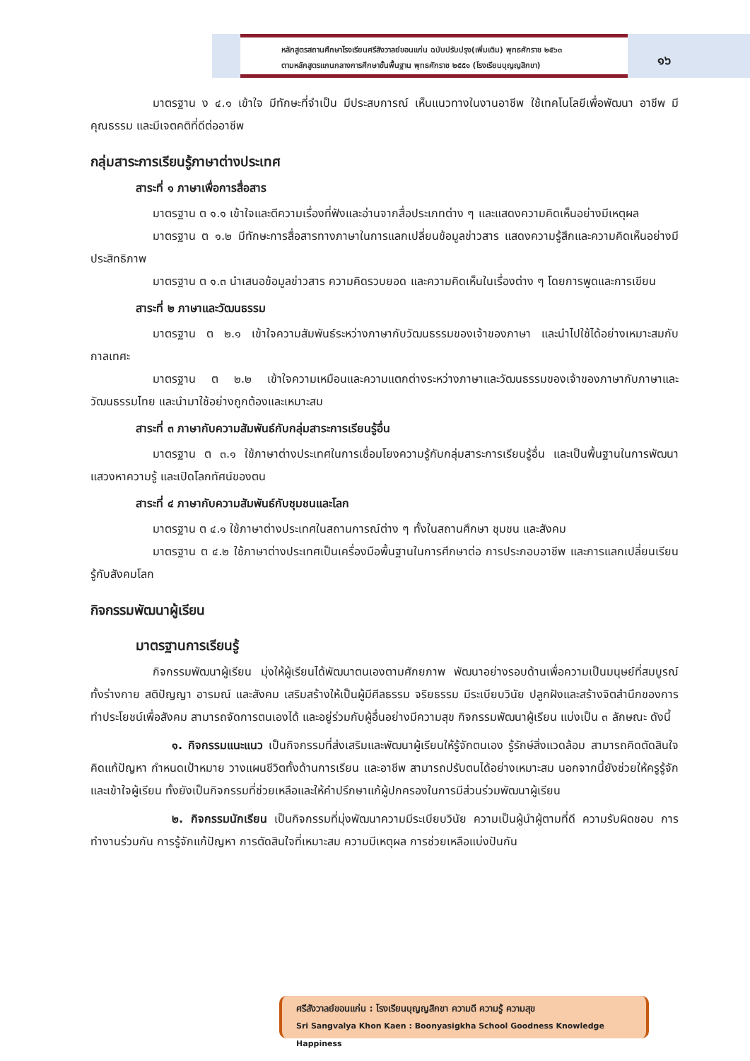หลักสูตรสถานศึกษาโรงเรียนศรีสังวาลย์ขอนแก่น ฉบับปรับปรุง(เพิ่มเติม) พุทธศักราช ๒๕๖๓
ตามหลักสูตรแกนกลางการศึกษาขั้นพื้นฐาน พุทธศักราช ๒๕๕๑ (โรงเรียนบุญญสิกขา)
๑๖
มาตรฐาน ง ๔.๑ เข้าใจ มีทักษะที่จำเป็น มีประสบการณ์ เห็นแนวทางในงานอาชีพ ใช้เทคโนโลยีเพื่อพัฒนา อาชีพ มีคุณธรรม และมีเจตคติที่ดีต่ออาชีพ
กลุ่มสาระการเรียนรู้ภาษาต่างประเทศ
สาระที่ ๑ ภาษาเพื่อการสื่อสาร
มาตรฐาน ต ๑.๑ เข้าใจและตีความเรื่องที่ฟังและอ่านจากสื่อประเภทต่าง ๆ และแสดงความคิดเห็นอย่างมีเหตุผล
มาตรฐาน ต ๑.๒ มีทักษะการสื่อสารทางภาษาในการแลกเปลี่ยนข้อมูลข่าวสาร แสดงความรู้สึกและความคิดเห็นอย่างมีประสิทธิภาพ
มาตรฐาน ต ๑.๓ นำเสนอข้อมูลข่าวสาร ความคิดรวบยอด และความคิดเห็นในเรื่องต่าง ๆ โดยการพูดและการเขียน
สาระที่ ๒ ภาษาและวัฒนธรรม
มาตรฐาน ต ๒.๑ เข้าใจความสัมพันธ์ระหว่างภาษากับวัฒนธรรมของเจ้าของภาษา และนำไปใช้ได้อย่างเหมาะสมกับกาลเทศะ
มาตรฐาน ต ๒.๒ เข้าใจความเหมือนและความแตกต่างระหว่างภาษาและวัฒนธรรมของเจ้าของภาษากับภาษาและวัฒนธรรมไทย และนำมาใช้อย่างถูกต้องและเหมาะสม
สาระที่ ๓ ภาษากับความสัมพันธ์กับกลุ่มสาระการเรียนรู้อื่น
มาตรฐาน ต ๓.๑ ใช้ภาษาต่างประเทศในการเชื่อมโยงความรู้กับกลุ่มสาระการเรียนรู้อื่น และเป็นพื้นฐานในการพัฒนา แสวงหาความรู้ และเปิดโลกทัศน์ของตน
สาระที่ ๔ ภาษากับความสัมพันธ์กับชุมชนและโลก
มาตรฐาน ต ๔.๑ ใช้ภาษาต่างประเทศในสถานการณ์ต่าง ๆ ทั้งในสถานศึกษา ชุมชน และสังคม
มาตรฐาน ต ๔.๒ ใช้ภาษาต่างประเทศเป็นเครื่องมือพื้นฐานในการศึกษาต่อ การประกอบอาชีพ และการแลกเปลี่ยนเรียนรู้กับสังคมโลก
กิจกรรมพัฒนาผู้เรียน
มาตรฐานการเรียนรู้
กิจกรรมพัฒนาผู้เรียน มุ่งให้ผู้เรียนได้พัฒนาตนเองตามศักยภาพ พัฒนาอย่างรอบด้านเพื่อความเป็นมนุษย์ที่สมบูรณ์ ทั้งร่างกาย สติปัญญา อารมณ์ และสังคม เสริมสร้างให้เป็นผู้มีศีลธรรม จริยธรรม มีระเบียบวินัย ปลูกฝังและสร้างจิตสำนึกของการทำประโยชน์เพื่อสังคม สามารถจัดการตนเองได้ และอยู่ร่วมกับผู้อื่นอย่างมีความสุข กิจกรรมพัฒนาผู้เรียน แบ่งเป็น ๓ ลักษณะ ดังนี้
๑. กิจกรรมแนะแนว เป็นกิจกรรมที่ส่งเสริมและพัฒนาผู้เรียนให้รู้จักตนเอง รู้รักษ์สิ่งแวดล้อม สามารถคิดตัดสินใจ คิดแก้ปัญหา กำหนดเป้าหมาย วางแผนชีวิตทั้งด้านการเรียน และอาชีพ สามารถปรับตนได้อย่างเหมาะสม นอกจากนี้ยังช่วยให้ครูรู้จักและเข้าใจผู้เรียน ทั้งยังเป็นกิจกรรมที่ช่วยเหลือและให้คำปรึกษาแก้ผู้ปกครองในการมีส่วนร่วมพัฒนาผู้เรียน
๒. กิจกรรมนักเรียน เป็นกิจกรรมที่มุ่งพัฒนาความมีระเบียบวินัย ความเป็นผู้นำผู้ตามที่ดี ความรับผิดชอบ การทำงานร่วมกัน การรู้จักแก้ปัญหา การตัดสินใจที่เหมาะสม ความมีเหตุผล การช่วยเหลือแบ่งปันกัน
ศรีสังวาลย์ขอนแก่น : โรงเรียนบุญญสิกขา ความดี ความรู้ ความสุข
Sri Sangvalya Khon Kaen : Boonyasigkha School Goodness Knowledge Happiness